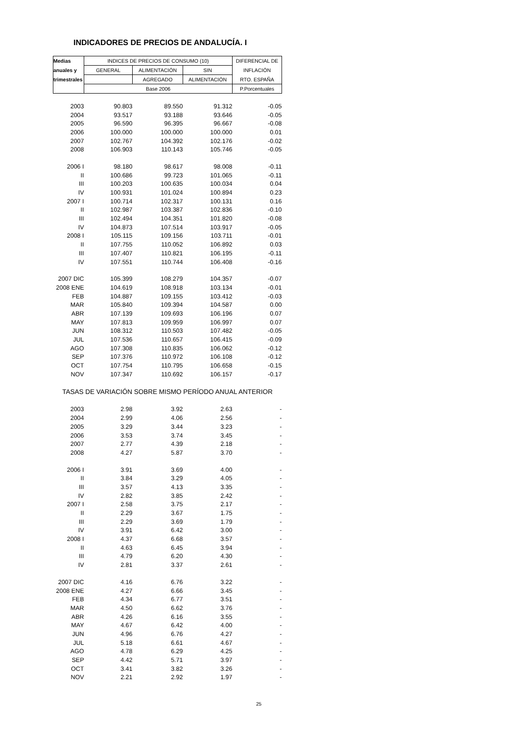INDICADORES DE PRECIOS DE ANDALUCÍA. I
| Medias | INDICES DE PRECIOS DE CONSUMO (10) | | | DIFERENCIAL DE |
| --- | --- | --- | --- | --- |
| anuales y | GENERAL | ALIMENTACIÓN | SIN | INFLACIÓN |
| trimestrales | | AGREGADO | ALIMENTACIÓN | RTO. ESPAÑA |
| | Base 2006 | | | P.Porcentuales |
| 2003 | 90.803 | 89.550 | 91.312 | -0.05 |
| 2004 | 93.517 | 93.188 | 93.646 | -0.05 |
| 2005 | 96.590 | 96.395 | 96.667 | -0.08 |
| 2006 | 100.000 | 100.000 | 100.000 | 0.01 |
| 2007 | 102.767 | 104.392 | 102.176 | -0.02 |
| 2008 | 106.903 | 110.143 | 105.746 | -0.05 |
| 2006 I | 98.180 | 98.617 | 98.008 | -0.11 |
| II | 100.686 | 99.723 | 101.065 | -0.11 |
| III | 100.203 | 100.635 | 100.034 | 0.04 |
| IV | 100.931 | 101.024 | 100.894 | 0.23 |
| 2007 I | 100.714 | 102.317 | 100.131 | 0.16 |
| II | 102.987 | 103.387 | 102.836 | -0.10 |
| III | 102.494 | 104.351 | 101.820 | -0.08 |
| IV | 104.873 | 107.514 | 103.917 | -0.05 |
| 2008 I | 105.115 | 109.156 | 103.711 | -0.01 |
| II | 107.755 | 110.052 | 106.892 | 0.03 |
| III | 107.407 | 110.821 | 106.195 | -0.11 |
| IV | 107.551 | 110.744 | 106.408 | -0.16 |
| 2007 DIC | 105.399 | 108.279 | 104.357 | -0.07 |
| 2008 ENE | 104.619 | 108.918 | 103.134 | -0.01 |
| FEB | 104.887 | 109.155 | 103.412 | -0.03 |
| MAR | 105.840 | 109.394 | 104.587 | 0.00 |
| ABR | 107.139 | 109.693 | 106.196 | 0.07 |
| MAY | 107.813 | 109.959 | 106.997 | 0.07 |
| JUN | 108.312 | 110.503 | 107.482 | -0.05 |
| JUL | 107.536 | 110.657 | 106.415 | -0.09 |
| AGO | 107.308 | 110.835 | 106.062 | -0.12 |
| SEP | 107.376 | 110.972 | 106.108 | -0.12 |
| OCT | 107.754 | 110.795 | 106.658 | -0.15 |
| NOV | 107.347 | 110.692 | 106.157 | -0.17 |
| TASAS DE VARIACIÓN SOBRE MISMO PERÍODO ANUAL ANTERIOR | | | | |
| 2003 | 2.98 | 3.92 | 2.63 | - |
| 2004 | 2.99 | 4.06 | 2.56 | - |
| 2005 | 3.29 | 3.44 | 3.23 | - |
| 2006 | 3.53 | 3.74 | 3.45 | - |
| 2007 | 2.77 | 4.39 | 2.18 | - |
| 2008 | 4.27 | 5.87 | 3.70 | - |
| 2006 I | 3.91 | 3.69 | 4.00 | - |
| II | 3.84 | 3.29 | 4.05 | - |
| III | 3.57 | 4.13 | 3.35 | - |
| IV | 2.82 | 3.85 | 2.42 | - |
| 2007 I | 2.58 | 3.75 | 2.17 | - |
| II | 2.29 | 3.67 | 1.75 | - |
| III | 2.29 | 3.69 | 1.79 | - |
| IV | 3.91 | 6.42 | 3.00 | - |
| 2008 I | 4.37 | 6.68 | 3.57 | - |
| II | 4.63 | 6.45 | 3.94 | - |
| III | 4.79 | 6.20 | 4.30 | - |
| IV | 2.81 | 3.37 | 2.61 | - |
| 2007 DIC | 4.16 | 6.76 | 3.22 | - |
| 2008 ENE | 4.27 | 6.66 | 3.45 | - |
| FEB | 4.34 | 6.77 | 3.51 | - |
| MAR | 4.50 | 6.62 | 3.76 | - |
| ABR | 4.26 | 6.16 | 3.55 | - |
| MAY | 4.67 | 6.42 | 4.00 | - |
| JUN | 4.96 | 6.76 | 4.27 | - |
| JUL | 5.18 | 6.61 | 4.67 | - |
| AGO | 4.78 | 6.29 | 4.25 | - |
| SEP | 4.42 | 5.71 | 3.97 | - |
| OCT | 3.41 | 3.82 | 3.26 | - |
| NOV | 2.21 | 2.92 | 1.97 | - |
25